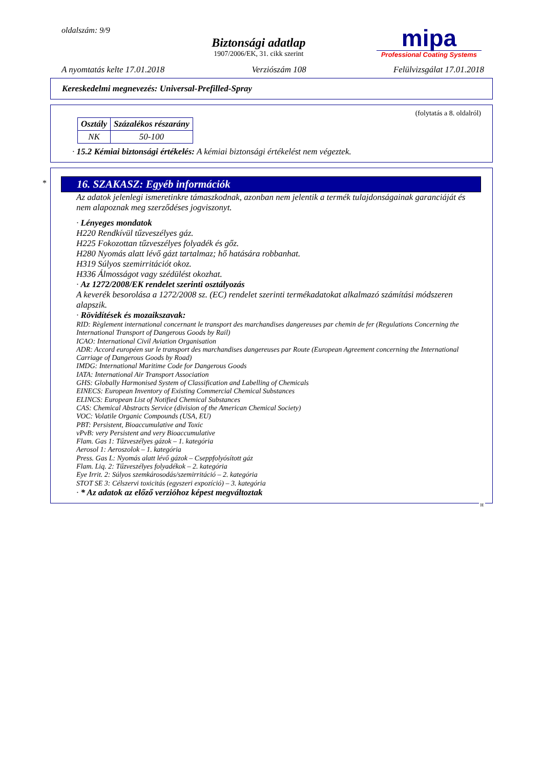oldalszám: 9/9
Biztonsági adatlap
1907/2006/EK, 31. cikk szerint
mipa
Professional Coating Systems
A nyomtatás kelte 17.01.2018 Verziószám 108 Felülvizsgálat 17.01.2018
Kereskedelmi megnevezés: Universal-Prefilled-Spray
(folytatás a 8. oldalról)
| Osztály | Százalékos részarány |
| --- | --- |
| NK | 50-100 |
· 15.2 Kémiai biztonsági értékelés: A kémiai biztonsági értékelést nem végeztek.
*
16. SZAKASZ: Egyéb információk
Az adatok jelenlegi ismeretinkre támaszkodnak, azonban nem jelentik a termék tulajdonságainak garanciáját és nem alapoznak meg szerződéses jogviszonyt.
· Lényeges mondatok
H220 Rendkívül tűzveszélyes gáz.
H225 Fokozottan tűzveszélyes folyadék és gőz.
H280 Nyomás alatt lévő gázt tartalmaz; hő hatására robbanhat.
H319 Súlyos szemirritációt okoz.
H336 Álmosságot vagy szédülést okozhat.
· Az 1272/2008/EK rendelet szerinti osztályozás
A keverék besorolása a 1272/2008 sz. (EC) rendelet szerinti termékadatokat alkalmazó számítási módszeren alapszik.
· Rövidítések és mozaikszavak:
RID: Règlement international concernant le transport des marchandises dangereuses par chemin de fer (Regulations Concerning the International Transport of Dangerous Goods by Rail)
ICAO: International Civil Aviation Organisation
ADR: Accord européen sur le transport des marchandises dangereuses par Route (European Agreement concerning the International Carriage of Dangerous Goods by Road)
IMDG: International Maritime Code for Dangerous Goods
IATA: International Air Transport Association
GHS: Globally Harmonised System of Classification and Labelling of Chemicals
EINECS: European Inventory of Existing Commercial Chemical Substances
ELINCS: European List of Notified Chemical Substances
CAS: Chemical Abstracts Service (division of the American Chemical Society)
VOC: Volatile Organic Compounds (USA, EU)
PBT: Persistent, Bioaccumulative and Toxic
vPvB: very Persistent and very Bioaccumulative
Flam. Gas 1: Tűzveszélyes gázok – 1. kategória
Aerosol 1: Aeroszolok – 1. kategória
Press. Gas L: Nyomás alatt lévő gázok – Cseppfolyósított gáz
Flam. Liq. 2: Tűzveszélyes folyadékok – 2. kategória
Eye Irrit. 2: Súlyos szemkárosodás/szemirritáció – 2. kategória
STOT SE 3: Célszervi toxicitás (egyszeri expozíció) – 3. kategória
· * Az adatok az előző verzióhoz képest megváltoztak
H